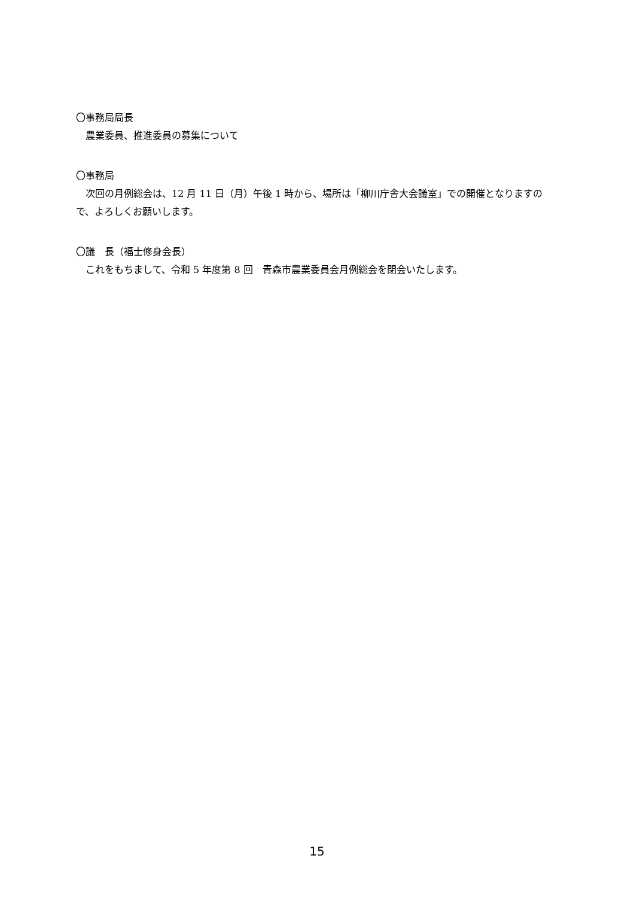〇事務局局長
農業委員、推進委員の募集について
〇事務局
次回の月例総会は、12 月 11 日（月）午後 1 時から、場所は「柳川庁舎大会議室」での開催となりますので、よろしくお願いします。
〇議　長（福士修身会長）
これをもちまして、令和 5 年度第 8 回　青森市農業委員会月例総会を閉会いたします。
15